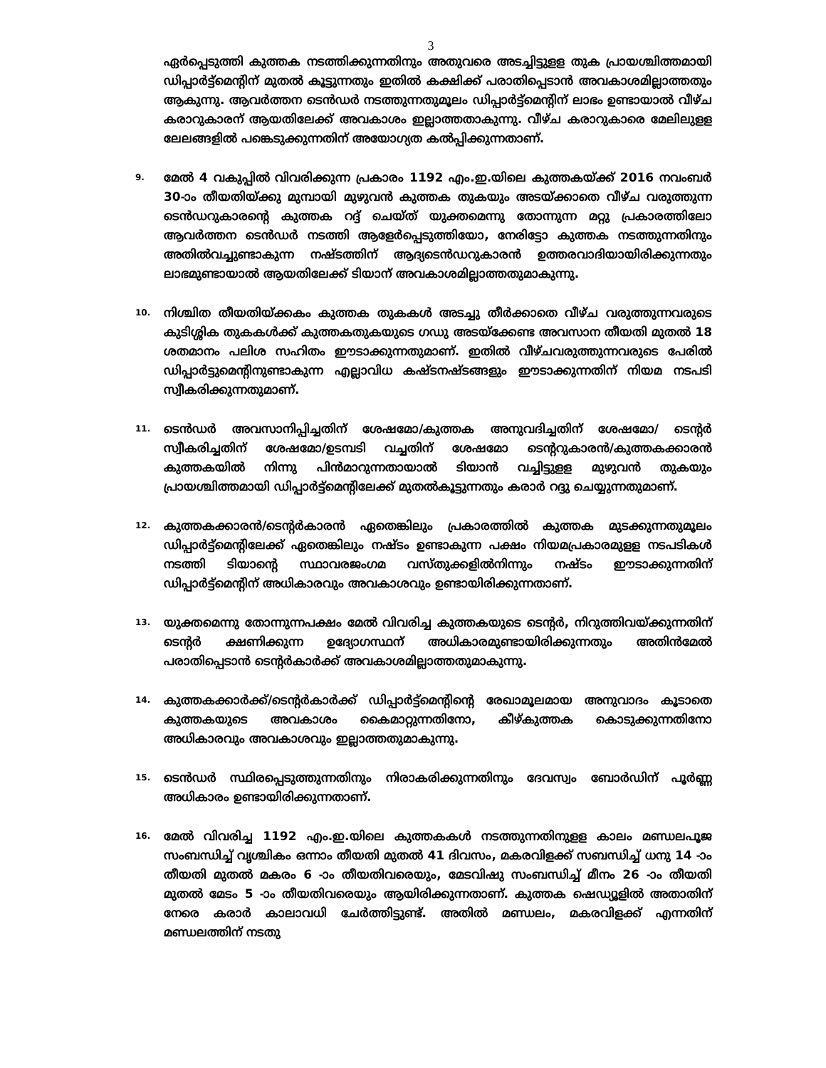3
ഏർപ്പെടുത്തി കുത്തക നടത്തിക്കുന്നതിനും അതുവരെ അടച്ചിട്ടുളള തുക പ്രായശ്ചിത്തമായി ഡിപ്പാർട്ട്മെന്റിന് മുതൽ കൂട്ടുന്നതും ഇതിൽ കക്ഷിക്ക് പരാതിപ്പെടാൻ അവകാശമില്ലാത്തതും ആകുന്നു. ആവർത്തന ടെൻഡർ നടത്തുന്നതുമൂലം ഡിപ്പാർട്ട്മെന്റിന് ലാഭം ഉണ്ടായാൽ വീഴ്ച കരാറുകാരന് ആയതിലേക്ക് അവകാശം ഇല്ലാത്തതാകുന്നു. വീഴ്ച കരാറുകാരെ മേലിലുളള ലേലങ്ങളിൽ പങ്കെടുക്കുന്നതിന് അയോഗ്യത കൽപ്പിക്കുന്നതാണ്.
9.
മേൽ 4 വകുപ്പിൽ വിവരിക്കുന്ന പ്രകാരം 1192 എം.ഇ.യിലെ കുത്തകയ്ക്ക് 2016 നവംബർ 30-ാം തീയതിയ്ക്കു മുമ്പായി മുഴുവൻ കുത്തക തുകയും അടയ്ക്കാതെ വീഴ്ച വരുത്തുന്ന ടെൻഡറുകാരന്റെ കുത്തക റദ്ദ് ചെയ്ത് യുക്തമെന്നു തോന്നുന്ന മറ്റു പ്രകാരത്തിലോ ആവർത്തന ടെൻഡർ നടത്തി ആളേർപ്പെടുത്തിയോ, നേരിട്ടോ കുത്തക നടത്തുന്നതിനും അതിൽവച്ചുണ്ടാകുന്ന നഷ്ടത്തിന് ആദ്യടെൻഡറുകാരൻ ഉത്തരവാദിയായിരിക്കുന്നതും ലാഭമുണ്ടായാൽ ആയതിലേക്ക് ടിയാന് അവകാശമില്ലാത്തതുമാകുന്നു.
10.
നിശ്ചിത തീയതിയ്ക്കകം കുത്തക തുകകൾ അടച്ചു തീർക്കാതെ വീഴ്ച വരുത്തുന്നവരുടെ കുടിശ്ശിക തുകകൾക്ക് കുത്തകതുകയുടെ ഗഡു അടയ്ക്കേണ്ട അവസാന തീയതി മുതൽ 18 ശതമാനം പലിശ സഹിതം ഈടാക്കുന്നതുമാണ്. ഇതിൽ വീഴ്ചവരുത്തുന്നവരുടെ പേരിൽ ഡിപ്പാർട്ടുമെന്റിനുണ്ടാകുന്ന എല്ലാവിധ കഷ്ടനഷ്ടങ്ങളും ഈടാക്കുന്നതിന് നിയമ നടപടി സ്വീകരിക്കുന്നതുമാണ്.
11.
ടെൻഡർ അവസാനിപ്പിച്ചതിന് ശേഷമോ/കുത്തക അനുവദിച്ചതിന് ശേഷമോ/ ടെന്റർ സ്വീകരിച്ചതിന് ശേഷമോ/ഉടമ്പടി വച്ചതിന് ശേഷമോ ടെന്ററുകാരൻ/കുത്തകക്കാരൻ കുത്തകയിൽ നിന്നു പിൻമാറുന്നതായാൽ ടിയാൻ വച്ചിട്ടുളള മുഴുവൻ തുകയും പ്രായശ്ചിത്തമായി ഡിപ്പാർട്ട്മെന്റിലേക്ക് മുതൽകൂട്ടുന്നതും കരാർ റദ്ദു ചെയ്യുന്നതുമാണ്.
12.
കുത്തകക്കാരൻ/ടെന്റർകാരൻ ഏതെങ്കിലും പ്രകാരത്തിൽ കുത്തക മുടക്കുന്നതുമൂലം ഡിപ്പാർട്ട്മെന്റിലേക്ക് ഏതെങ്കിലും നഷ്ടം ഉണ്ടാകുന്ന പക്ഷം നിയമപ്രകാരമുളള നടപടികൾ നടത്തി ടിയാന്റെ സ്ഥാവരജംഗമ വസ്തുക്കളിൽനിന്നും നഷ്ടം ഈടാക്കുന്നതിന് ഡിപ്പാർട്ട്മെന്റിന് അധികാരവും അവകാശവും ഉണ്ടായിരിക്കുന്നതാണ്.
13.
യുക്തമെന്നു തോന്നുന്നപക്ഷം മേൽ വിവരിച്ച കുത്തകയുടെ ടെന്റർ, നിറുത്തിവയ്ക്കുന്നതിന് ടെന്റർ ക്ഷണിക്കുന്ന ഉദ്യോഗസ്ഥന് അധികാരമുണ്ടായിരിക്കുന്നതും അതിൻമേൽ പരാതിപ്പെടാൻ ടെന്റർകാർക്ക് അവകാശമില്ലാത്തതുമാകുന്നു.
14.
കുത്തകക്കാർക്ക്/ടെന്റർകാർക്ക് ഡിപ്പാർട്ട്മെന്റിന്റെ രേഖാമൂലമായ അനുവാദം കൂടാതെ കുത്തകയുടെ അവകാശം കൈമാറ്റുന്നതിനോ, കീഴ്കുത്തക കൊടുക്കുന്നതിനോ അധികാരവും അവകാശവും ഇല്ലാത്തതുമാകുന്നു.
15.
ടെൻഡർ സ്ഥിരപ്പെടുത്തുന്നതിനും നിരാകരിക്കുന്നതിനും ദേവസ്വം ബോർഡിന് പൂർണ്ണ അധികാരം ഉണ്ടായിരിക്കുന്നതാണ്.
16.
മേൽ വിവരിച്ച 1192 എം.ഇ.യിലെ കുത്തകകൾ നടത്തുന്നതിനുളള കാലം മണ്ഡലപൂജ സംബന്ധിച്ച് വൃശ്ചികം ഒന്നാം തീയതി മുതൽ 41 ദിവസം, മകരവിളക്ക് സബന്ധിച്ച് ധനു 14 -ാം തീയതി മുതൽ മകരം 6 -ാം തീയതിവരെയും, മേടവിഷു സംബന്ധിച്ച് മീനം 26 -ാം തീയതി മുതൽ മേടം 5 -ാം തീയതിവരെയും ആയിരിക്കുന്നതാണ്. കുത്തക ഷെഡ്യൂളിൽ അതാതിന് നേരെ കരാർ കാലാവധി ചേർത്തിട്ടുണ്ട്. അതിൽ മണ്ഡലം, മകരവിളക്ക് എന്നതിന് മണ്ഡലത്തിന് നടതു